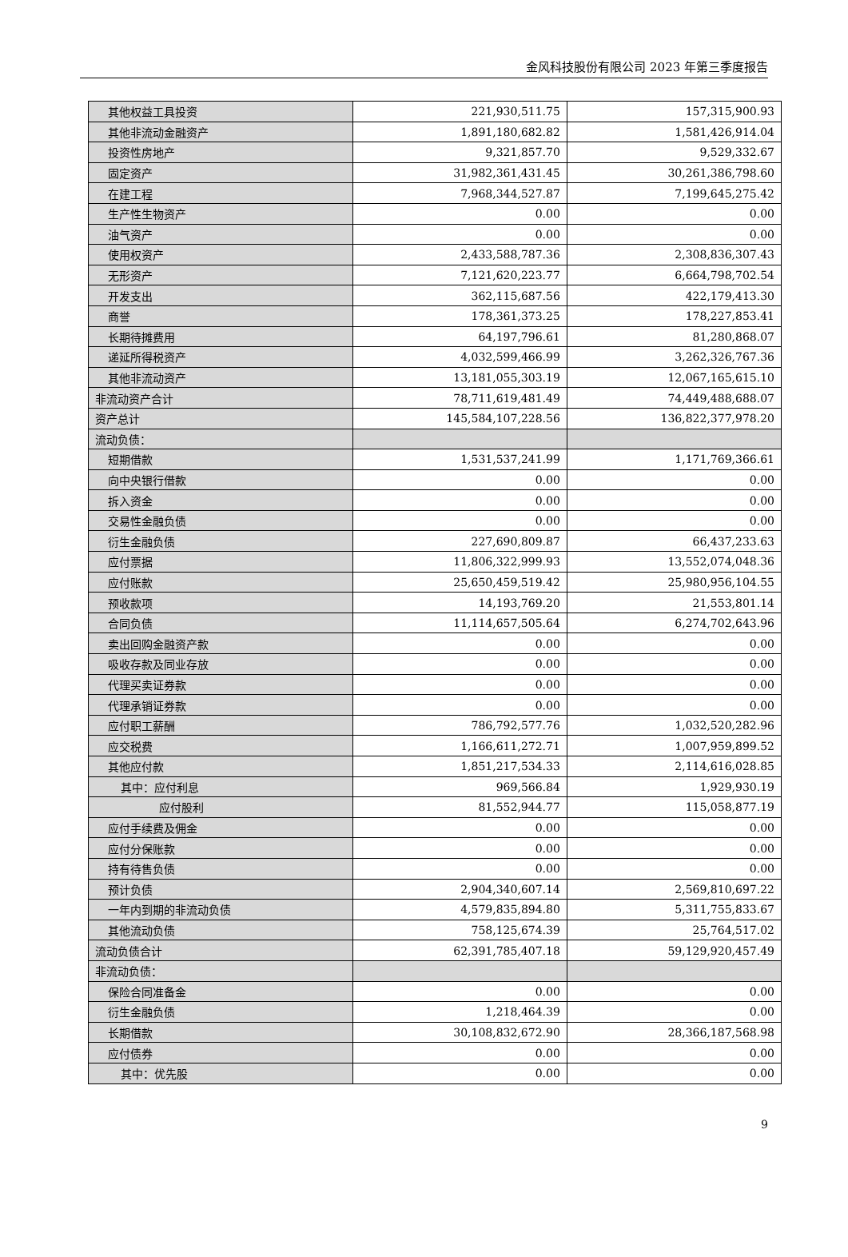金风科技股份有限公司 2023 年第三季度报告
| 其他权益工具投资 | 221,930,511.75 | 157,315,900.93 |
| 其他非流动金融资产 | 1,891,180,682.82 | 1,581,426,914.04 |
| 投资性房地产 | 9,321,857.70 | 9,529,332.67 |
| 固定资产 | 31,982,361,431.45 | 30,261,386,798.60 |
| 在建工程 | 7,968,344,527.87 | 7,199,645,275.42 |
| 生产性生物资产 | 0.00 | 0.00 |
| 油气资产 | 0.00 | 0.00 |
| 使用权资产 | 2,433,588,787.36 | 2,308,836,307.43 |
| 无形资产 | 7,121,620,223.77 | 6,664,798,702.54 |
| 开发支出 | 362,115,687.56 | 422,179,413.30 |
| 商誉 | 178,361,373.25 | 178,227,853.41 |
| 长期待摊费用 | 64,197,796.61 | 81,280,868.07 |
| 递延所得税资产 | 4,032,599,466.99 | 3,262,326,767.36 |
| 其他非流动资产 | 13,181,055,303.19 | 12,067,165,615.10 |
| 非流动资产合计 | 78,711,619,481.49 | 74,449,488,688.07 |
| 资产总计 | 145,584,107,228.56 | 136,822,377,978.20 |
| 流动负债： | | |
| 短期借款 | 1,531,537,241.99 | 1,171,769,366.61 |
| 向中央银行借款 | 0.00 | 0.00 |
| 拆入资金 | 0.00 | 0.00 |
| 交易性金融负债 | 0.00 | 0.00 |
| 衍生金融负债 | 227,690,809.87 | 66,437,233.63 |
| 应付票据 | 11,806,322,999.93 | 13,552,074,048.36 |
| 应付账款 | 25,650,459,519.42 | 25,980,956,104.55 |
| 预收款项 | 14,193,769.20 | 21,553,801.14 |
| 合同负债 | 11,114,657,505.64 | 6,274,702,643.96 |
| 卖出回购金融资产款 | 0.00 | 0.00 |
| 吸收存款及同业存放 | 0.00 | 0.00 |
| 代理买卖证券款 | 0.00 | 0.00 |
| 代理承销证券款 | 0.00 | 0.00 |
| 应付职工薪酬 | 786,792,577.76 | 1,032,520,282.96 |
| 应交税费 | 1,166,611,272.71 | 1,007,959,899.52 |
| 其他应付款 | 1,851,217,534.33 | 2,114,616,028.85 |
| 其中：应付利息 | 969,566.84 | 1,929,930.19 |
| 应付股利 | 81,552,944.77 | 115,058,877.19 |
| 应付手续费及佣金 | 0.00 | 0.00 |
| 应付分保账款 | 0.00 | 0.00 |
| 持有待售负债 | 0.00 | 0.00 |
| 预计负债 | 2,904,340,607.14 | 2,569,810,697.22 |
| 一年内到期的非流动负债 | 4,579,835,894.80 | 5,311,755,833.67 |
| 其他流动负债 | 758,125,674.39 | 25,764,517.02 |
| 流动负债合计 | 62,391,785,407.18 | 59,129,920,457.49 |
| 非流动负债： | | |
| 保险合同准备金 | 0.00 | 0.00 |
| 衍生金融负债 | 1,218,464.39 | 0.00 |
| 长期借款 | 30,108,832,672.90 | 28,366,187,568.98 |
| 应付债券 | 0.00 | 0.00 |
| 其中：优先股 | 0.00 | 0.00 |
9